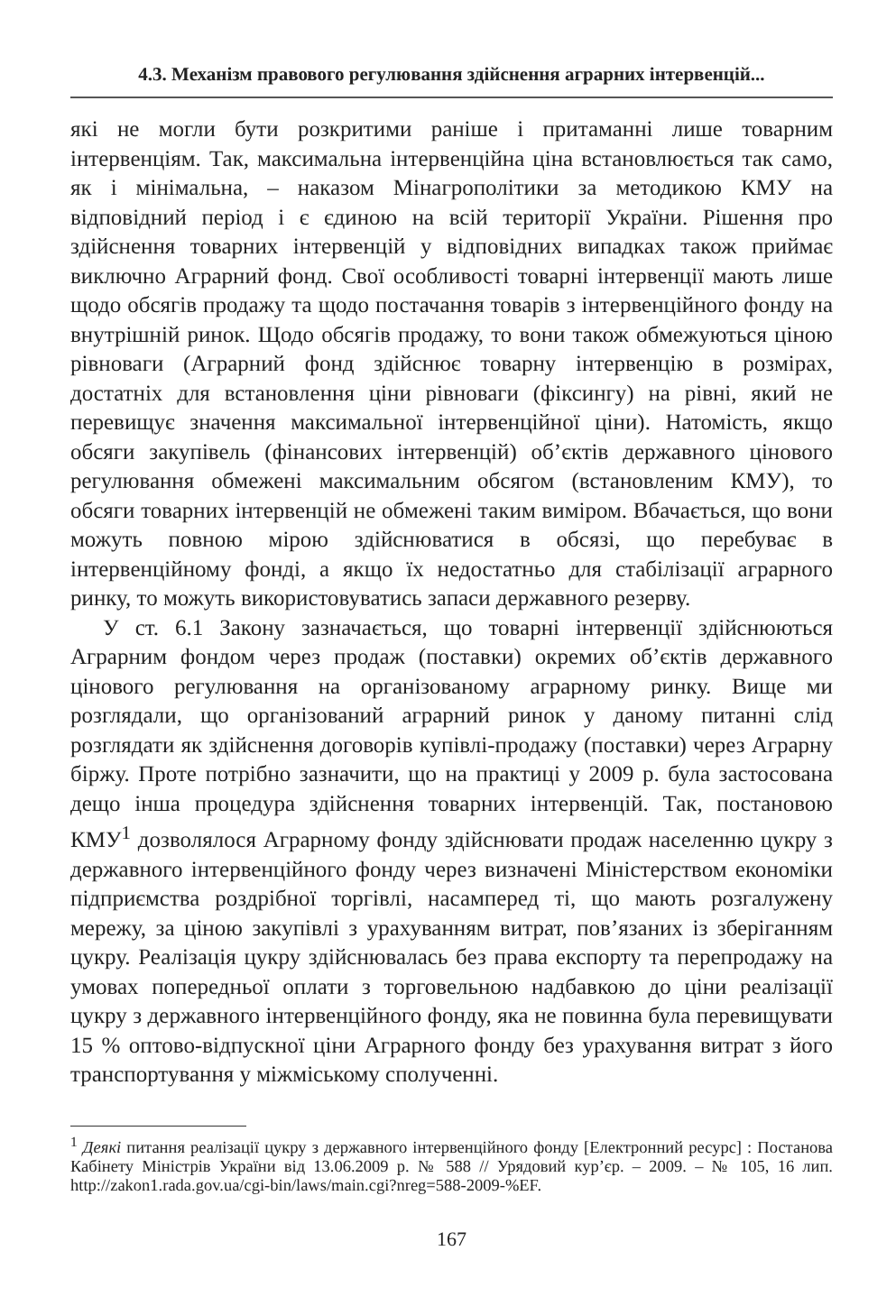4.3. Механізм правового регулювання здійснення аграрних інтервенцій...
які не могли бути розкритими раніше і притаманні лише товарним інтервенціям. Так, максимальна інтервенційна ціна встановлюється так само, як і мінімальна, – наказом Мінагрополітики за методикою КМУ на відповідний період і є єдиною на всій території України. Рішення про здійснення товарних інтервенцій у відповідних випадках також приймає виключно Аграрний фонд. Свої особливості товарні інтервенції мають лише щодо обсягів продажу та щодо постачання товарів з інтервенційного фонду на внутрішній ринок. Щодо обсягів продажу, то вони також обмежуються ціною рівноваги (Аграрний фонд здійснює товарну інтервенцію в розмірах, достатніх для встановлення ціни рівноваги (фіксингу) на рівні, який не перевищує значення максимальної інтервенційної ціни). Натомість, якщо обсяги закупівель (фінансових інтервенцій) об’єктів державного цінового регулювання обмежені максимальним обсягом (встановленим КМУ), то обсяги товарних інтервенцій не обмежені таким виміром. Вбачається, що вони можуть повною мірою здійснюватися в обсязі, що перебуває в інтервенційному фонді, а якщо їх недостатньо для стабілізації аграрного ринку, то можуть використовуватись запаси державного резерву.
У ст. 6.1 Закону зазначається, що товарні інтервенції здійснюються Аграрним фондом через продаж (поставки) окремих об’єктів державного цінового регулювання на організованому аграрному ринку. Вище ми розглядали, що організований аграрний ринок у даному питанні слід розглядати як здійснення договорів купівлі-продажу (поставки) через Аграрну біржу. Проте потрібно зазначити, що на практиці у 2009 р. була застосована дещо інша процедура здійснення товарних інтервенцій. Так, постановою КМУ<sup>1</sup> дозволялося Аграрному фонду здійснювати продаж населенню цукру з державного інтервенційного фонду через визначені Міністерством економіки підприємства роздрібної торгівлі, насамперед ті, що мають розгалужену мережу, за ціною закупівлі з урахуванням витрат, пов’язаних із зберіганням цукру. Реалізація цукру здійснювалась без права експорту та перепродажу на умовах попередньої оплати з торговельною надбавкою до ціни реалізації цукру з державного інтервенційного фонду, яка не повинна була перевищувати 15 % оптово-відпускної ціни Аграрного фонду без урахування витрат з його транспортування у міжміському сполученні.
<sup>1</sup> Деякі питання реалізації цукру з державного інтервенційного фонду [Електронний ресурс] : Постанова Кабінету Міністрів України від 13.06.2009 р. № 588 // Урядовий кур’єр. – 2009. – № 105, 16 лип. http://zakon1.rada.gov.ua/cgi-bin/laws/main.cgi?nreg=588-2009-%EF.
167